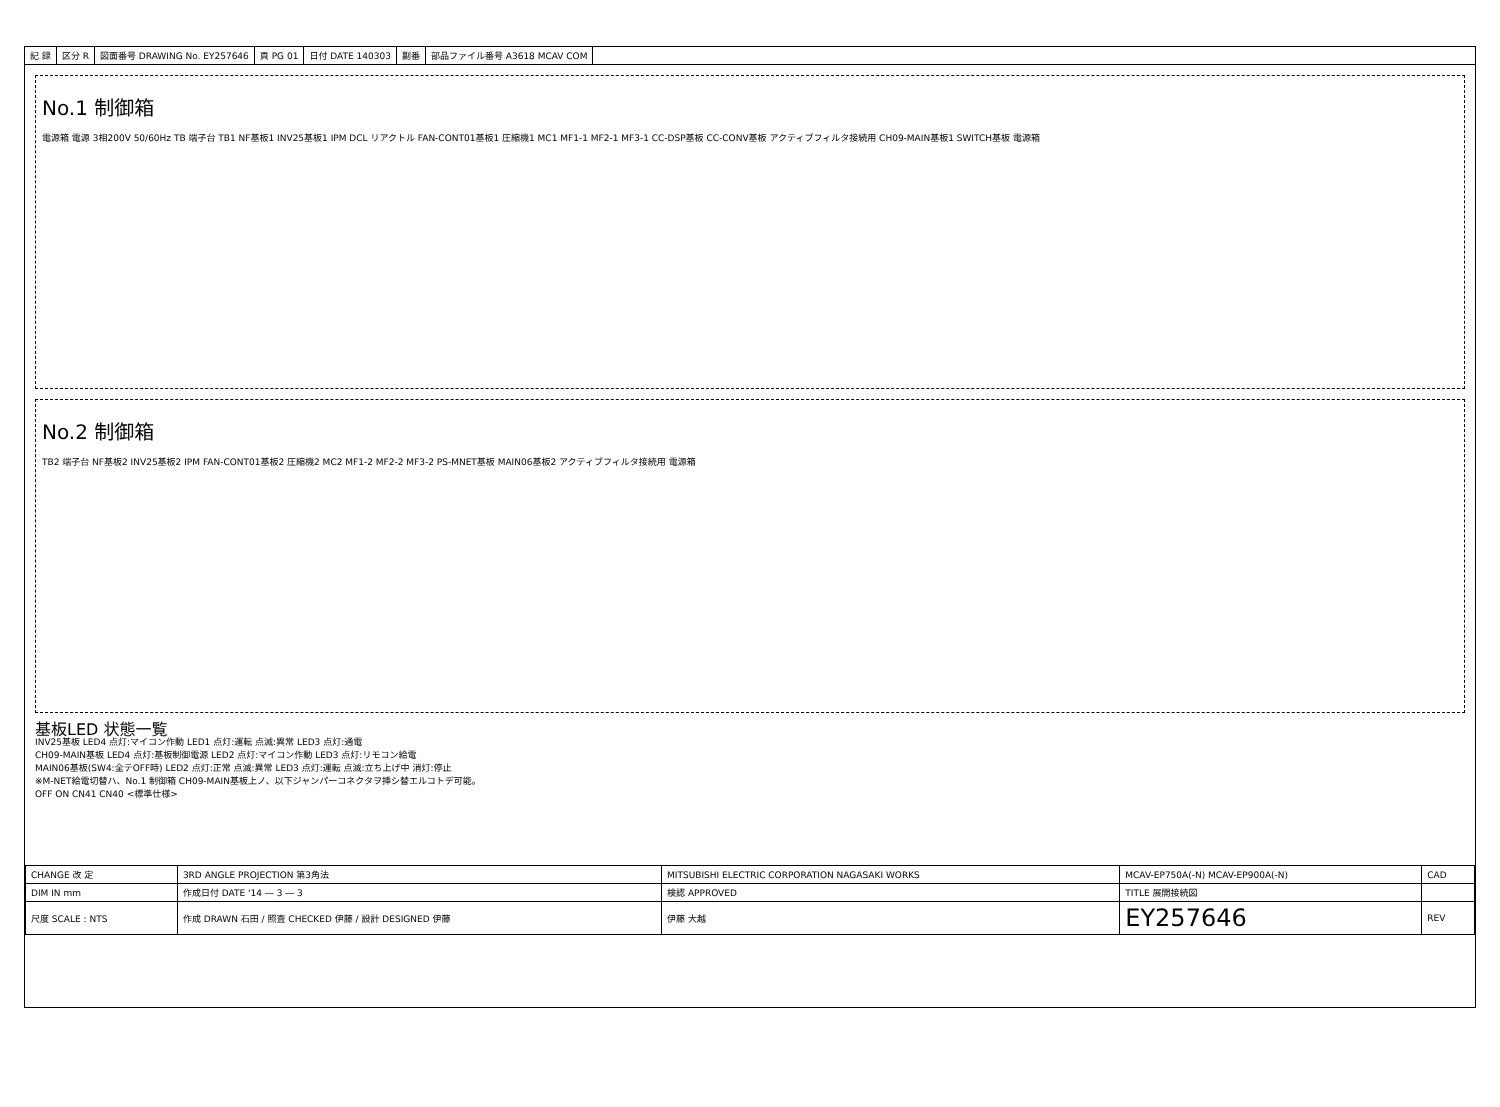記 録 区分 R 図面番号 DRAWING No. EY257646 頁 PG 01 日付 DATE 140303 副番 部品ファイル番号 A3618 MCAV COM
No.1 制御箱
電源箱 電源 3相200V 50/60Hz TB 端子台 TB1 NF基板1 INV25基板1 IPM DCL リアクトル FAN-CONT01基板1 圧縮機1 MC1 MF1-1 MF2-1 MF3-1 CC-DSP基板 CC-CONV基板 アクティブフィルタ接続用 CH09-MAIN基板1 SWITCH基板 電源箱
No.2 制御箱
TB2 端子台 NF基板2 INV25基板2 IPM FAN-CONT01基板2 圧縮機2 MC2 MF1-2 MF2-2 MF3-2 PS-MNET基板 MAIN06基板2 アクティブフィルタ接続用 電源箱
基板LED 状態一覧
INV25基板 LED4 点灯:マイコン作動 LED1 点灯:運転 点滅:異常 LED3 点灯:通電
CH09-MAIN基板 LED4 点灯:基板制御電源 LED2 点灯:マイコン作動 LED3 点灯:リモコン給電
MAIN06基板(SW4:全テOFF時) LED2 点灯:正常 点滅:異常 LED3 点灯:運転 点滅:立ち上げ中 消灯:停止
※M-NET給電切替ハ、No.1 制御箱 CH09-MAIN基板上ノ、以下ジャンパーコネクタヲ挿シ替エルコトデ可能。
OFF ON CN41 CN40 <標準仕様>
| CHANGE 改 定 | 3RD ANGLE PROJECTION 第3角法 | MITSUBISHI ELECTRIC CORPORATION NAGASAKI WORKS | MCAV-EP750A(-N) MCAV-EP900A(-N) | CAD |
| DIM IN mm | 作成日付 DATE '14 ― 3 ― 3 | 検認 APPROVED | TITLE 展開接続図 | |
| 尺度 SCALE : NTS | 作成 DRAWN 石田 / 照査 CHECKED 伊藤 / 設計 DESIGNED 伊藤 | 伊藤 大越 | EY257646 | REV |